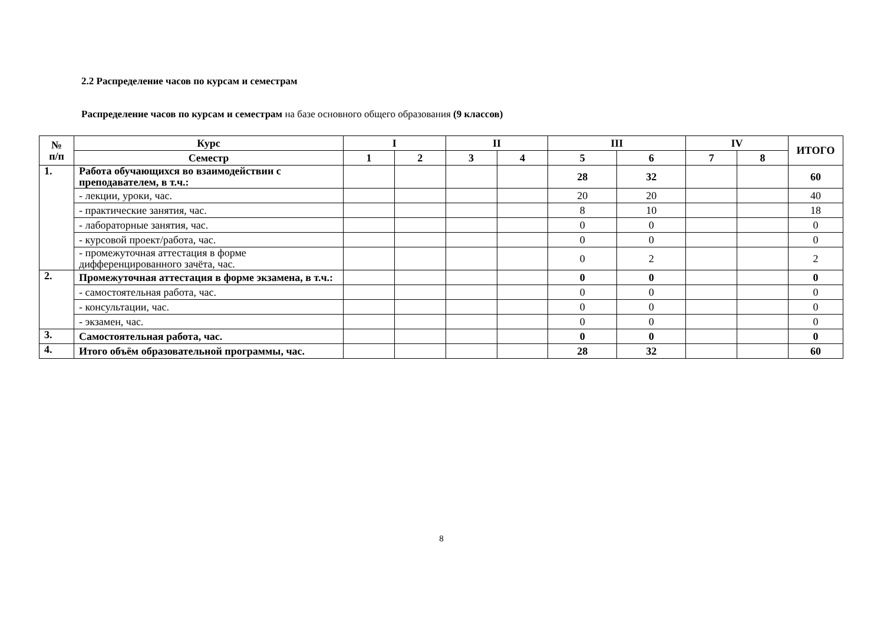2.2 Распределение часов по курсам и семестрам
Распределение часов по курсам и семестрам на базе основного общего образования (9 классов)
| № п/п | Курс | I | | II | | III | | IV | | ИТОГО |
| --- | --- | --- | --- | --- | --- | --- | --- | --- | --- | --- |
| | Семестр | 1 | 2 | 3 | 4 | 5 | 6 | 7 | 8 | |
| 1. | Работа обучающихся во взаимодействии с преподавателем, в т.ч.: | | | | | 28 | 32 | | | 60 |
| | - лекции, уроки, час. | | | | | 20 | 20 | | | 40 |
| | - практические занятия, час. | | | | | 8 | 10 | | | 18 |
| | - лабораторные занятия, час. | | | | | 0 | 0 | | | 0 |
| | - курсовой проект/работа, час. | | | | | 0 | 0 | | | 0 |
| | - промежуточная аттестация в форме дифференцированного зачёта, час. | | | | | 0 | 2 | | | 2 |
| 2. | Промежуточная аттестация в форме экзамена, в т.ч.: | | | | | 0 | 0 | | | 0 |
| | - самостоятельная работа, час. | | | | | 0 | 0 | | | 0 |
| | - консультации, час. | | | | | 0 | 0 | | | 0 |
| | - экзамен, час. | | | | | 0 | 0 | | | 0 |
| 3. | Самостоятельная работа, час. | | | | | 0 | 0 | | | 0 |
| 4. | Итого объём образовательной программы, час. | | | | | 28 | 32 | | | 60 |
8